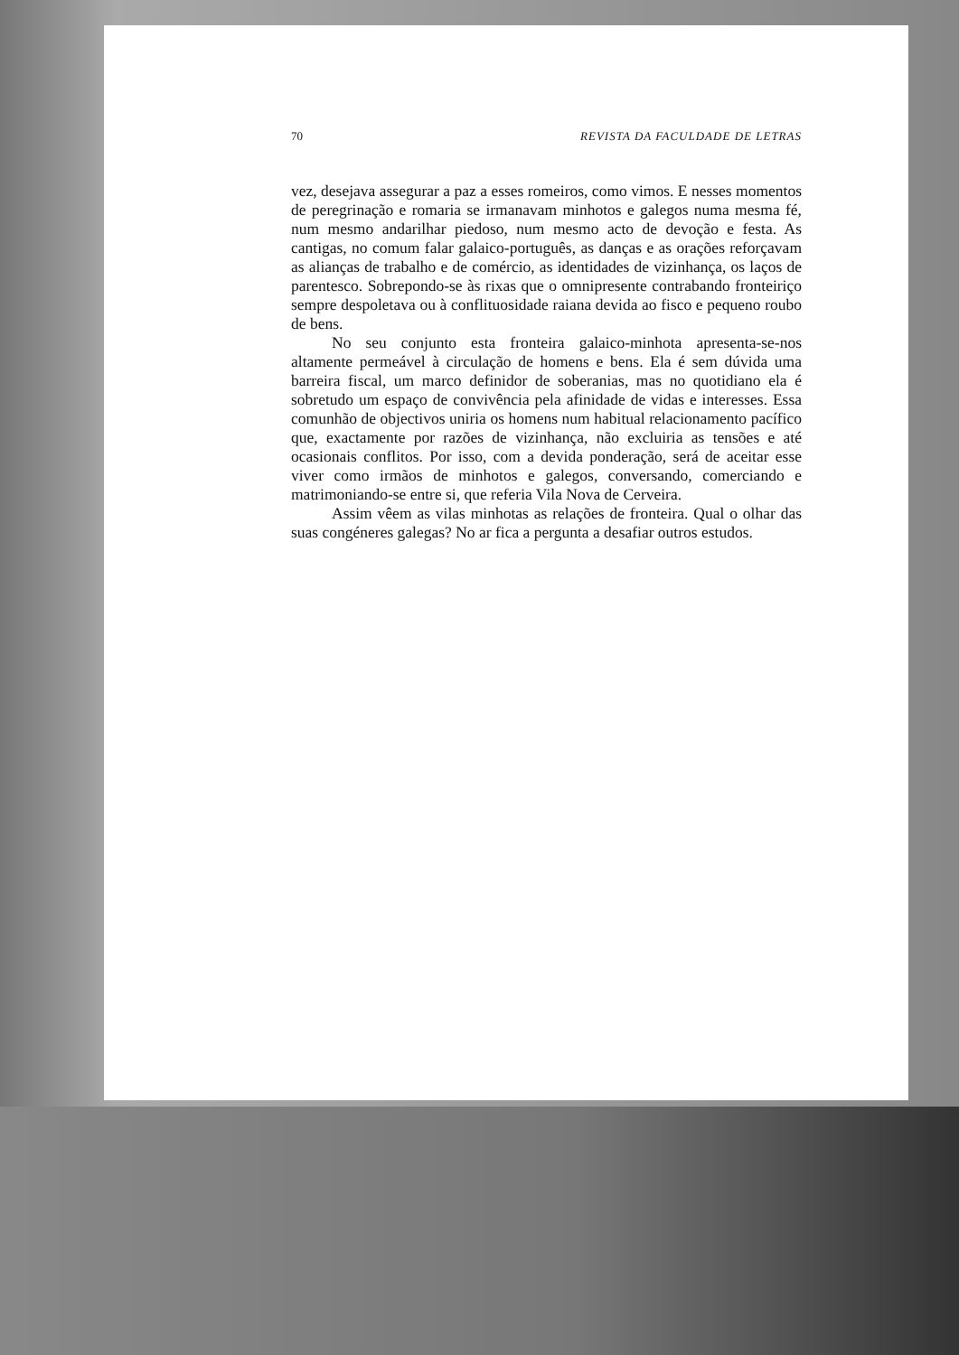70 REVISTA DA FACULDADE DE LETRAS
vez, desejava assegurar a paz a esses romeiros, como vimos. E nesses momentos de peregrinação e romaria se irmanavam minhotos e galegos numa mesma fé, num mesmo andarilhar piedoso, num mesmo acto de devoção e festa. As cantigas, no comum falar galaico-português, as danças e as orações reforçavam as alianças de trabalho e de comércio, as identidades de vizinhança, os laços de parentesco. Sobrepondo-se às rixas que o omnipresente contrabando fronteiriço sempre despoletava ou à conflituosidade raiana devida ao fisco e pequeno roubo de bens.
No seu conjunto esta fronteira galaico-minhota apresenta-se-nos altamente permeável à circulação de homens e bens. Ela é sem dúvida uma barreira fiscal, um marco definidor de soberanias, mas no quotidiano ela é sobretudo um espaço de convivência pela afinidade de vidas e interesses. Essa comunhão de objectivos uniria os homens num habitual relacionamento pacífico que, exactamente por razões de vizinhança, não excluiria as tensões e até ocasionais conflitos. Por isso, com a devida ponderação, será de aceitar esse viver como irmãos de minhotos e galegos, conversando, comerciando e matrimoniando-se entre si, que referia Vila Nova de Cerveira.
Assim vêem as vilas minhotas as relações de fronteira. Qual o olhar das suas congéneres galegas? No ar fica a pergunta a desafiar outros estudos.